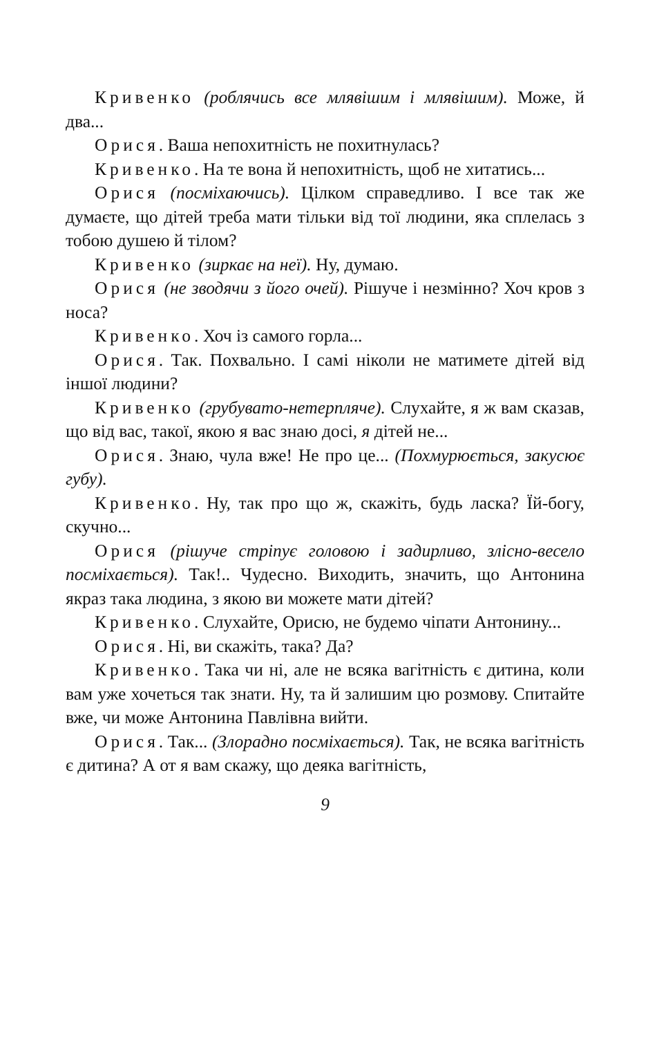Кривенко (роблячись все млявішим і млявішим). Може, й два...
Орися. Ваша непохитність не похитнулась?
Кривенко. На те вона й непохитність, щоб не хитатись...
Орися (посміхаючись). Цілком справедливо. І все так же думаєте, що дітей треба мати тільки від тої людини, яка сплелась з тобою душею й тілом?
Кривенко (зиркає на неї). Ну, думаю.
Орися (не зводячи з його очей). Рішуче і незмінно? Хоч кров з носа?
Кривенко. Хоч із самого горла...
Орися. Так. Похвально. І самі ніколи не матимете дітей від іншої людини?
Кривенко (грубувато-нетерпляче). Слухайте, я ж вам сказав, що від вас, такої, якою я вас знаю досі, я дітей не...
Орися. Знаю, чула вже! Не про це... (Похмурюється, закусює губу).
Кривенко. Ну, так про що ж, скажіть, будь ласка? Їй-богу, скучно...
Орися (рішуче стріпує головою і задирливо, злісно-весело посміхається). Так!.. Чудесно. Виходить, значить, що Антонина якраз така людина, з якою ви можете мати дітей?
Кривенко. Слухайте, Орисю, не будемо чіпати Антонину...
Орися. Ні, ви скажіть, така? Да?
Кривенко. Така чи ні, але не всяка вагітність є дитина, коли вам уже хочеться так знати. Ну, та й залишим цю розмову. Спитайте вже, чи може Антонина Павлівна вийти.
Орися. Так... (Злорадно посміхається). Так, не всяка вагітність є дитина? А от я вам скажу, що деяка вагітність,
9